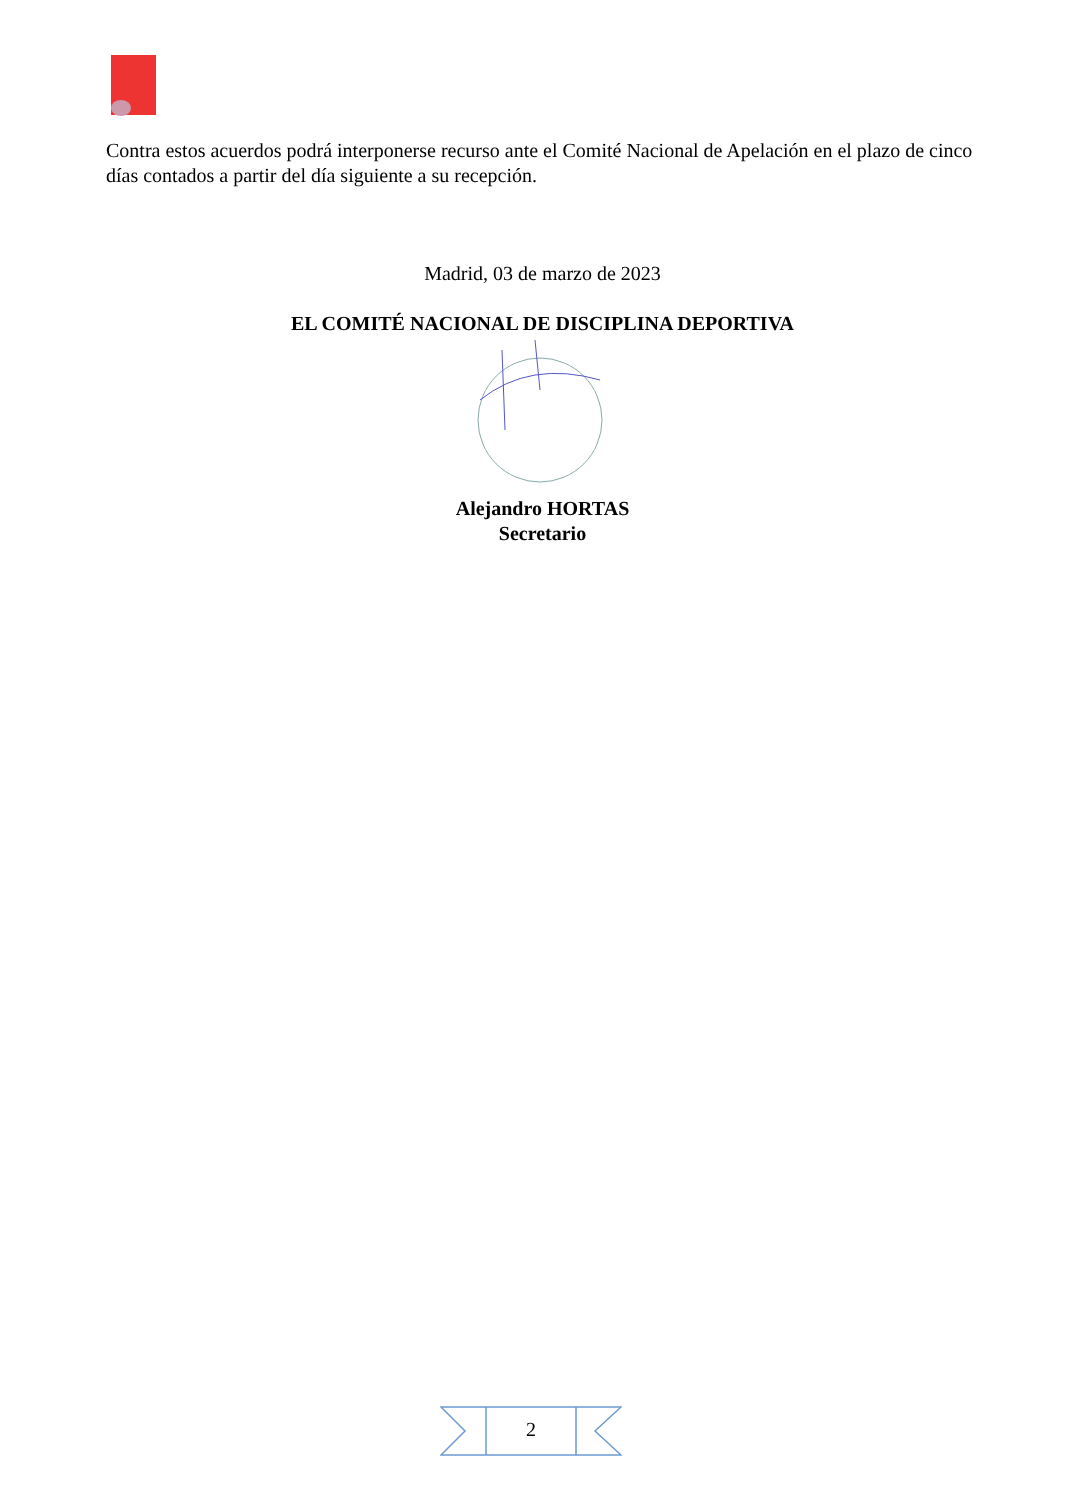Contra estos acuerdos podrá interponerse recurso ante el Comité Nacional de Apelación en el plazo de cinco días contados a partir del día siguiente a su recepción.
Madrid, 03 de marzo de 2023
EL COMITÉ NACIONAL DE DISCIPLINA DEPORTIVA
Alejandro HORTAS
Secretario
2